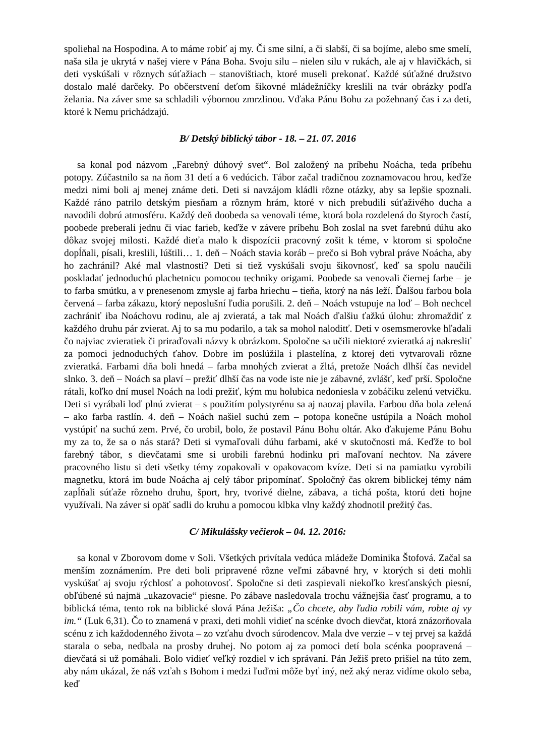spoliehal na Hospodina. A to máme robiť aj my. Či sme silní, a či slabší, či sa bojíme, alebo sme smelí, naša sila je ukrytá v našej viere v Pána Boha. Svoju silu – nielen silu v rukách, ale aj v hlavičkách, si deti vyskúšali v rôznych súťažiach – stanovištiach, ktoré museli prekonať. Každé súťažné družstvo dostalo malé darčeky. Po občerstvení deťom šikovné mládežníčky kreslili na tvár obrázky podľa želania. Na záver sme sa schladili výbornou zmrzlinou. Vďaka Pánu Bohu za požehnaný čas i za deti, ktoré k Nemu prichádzajú.
B/ Detský biblický tábor - 18. – 21. 07. 2016
sa konal pod názvom „Farebný dúhový svet“. Bol založený na príbehu Noácha, teda príbehu potopy. Zúčastnilo sa na ňom 31 detí a 6 vedúcich. Tábor začal tradičnou zoznamovacou hrou, keďže medzi nimi boli aj menej známe deti. Deti si navzájom kládli rôzne otázky, aby sa lepšie spoznali. Každé ráno patrilo detským piesňam a rôznym hrám, ktoré v nich prebudili súťaživého ducha a navodili dobrú atmosféru. Každý deň doobeda sa venovali téme, ktorá bola rozdelená do štyroch častí, poobede preberali jednu či viac farieb, keďže v závere príbehu Boh zoslal na svet farebnú dúhu ako dôkaz svojej milosti. Každé dieťa malo k dispozícii pracovný zošit k téme, v ktorom si spoločne dopĺňali, písali, kreslili, lúštili… 1. deň – Noách stavia koráb – prečo si Boh vybral práve Noácha, aby ho zachránil? Aké mal vlastnosti? Deti si tiež vyskúšali svoju šikovnosť, keď sa spolu naučili poskladať jednoduchú plachetnicu pomocou techniky origami. Poobede sa venovali čiernej farbe – je to farba smútku, a v prenesenom zmysle aj farba hriechu – tieňa, ktorý na nás leží. Ďalšou farbou bola červená – farba zákazu, ktorý neposlušní ľudia porušili. 2. deň – Noách vstupuje na loď – Boh nechcel zachrániť iba Noáchovu rodinu, ale aj zvieratá, a tak mal Noách ďalšiu ťažkú úlohu: zhromaždiť z každého druhu pár zvierat. Aj to sa mu podarilo, a tak sa mohol naloditť. Deti v osemsmerovke hľadali čo najviac zvieratiek či priraďovali názvy k obrázkom. Spoločne sa učili niektoré zvieratká aj nakresliť za pomoci jednoduchých ťahov. Dobre im poslúžila i plastelína, z ktorej deti vytvarovali rôzne zvieratká. Farbami dňa boli hnedá – farba mnohých zvierat a žltá, pretože Noách dlhší čas nevidel slnko. 3. deň – Noách sa plaví – prežiť dlhší čas na vode iste nie je zábavné, zvlášť, keď prší. Spoločne rátali, koľko dní musel Noách na lodi prežiť, kým mu holubica nedoniesla v zobáčiku zelenú vetvičku. Deti si vyrábali loď plnú zvierat – s použitím polystyrénu sa aj naozaj plavila. Farbou dňa bola zelená – ako farba rastlín. 4. deň – Noách našiel suchú zem – potopa konečne ustúpila a Noách mohol vystúpiť na suchú zem. Prvé, čo urobil, bolo, že postavil Pánu Bohu oltár. Ako ďakujeme Pánu Bohu my za to, že sa o nás stará? Deti si vymaľovali dúhu farbami, aké v skutočnosti má. Keďže to bol farebný tábor, s dievčatami sme si urobili farebnú hodinku pri maľovaní nechtov. Na závere pracovného listu si deti všetky témy zopakovali v opakovacom kvíze. Deti si na pamiatku vyrobili magnetku, ktorá im bude Noácha aj celý tábor pripomínať. Spoločný čas okrem biblickej témy nám zapĺňali súťaže rôzneho druhu, šport, hry, tvorivé dielne, zábava, a tichá pošta, ktorú deti hojne využívali. Na záver si opäť sadli do kruhu a pomocou klbka vlny každý zhodnotil prežitý čas.
C/ Mikulášsky večierok – 04. 12. 2016:
sa konal v Zborovom dome v Soli. Všetkých privítala vedúca mládeže Dominika Štofová. Začal sa menším zoznámením. Pre deti boli pripravené rôzne veľmi zábavné hry, v ktorých si deti mohli vyskúšať aj svoju rýchlosť a pohotovosť. Spoločne si deti zaspievali niekoľko kresťanských piesní, obľúbené sú najmä „ukazovacie“ piesne. Po zábave nasledovala trochu vážnejšia časť programu, a to biblická téma, tento rok na biblické slová Pána Ježiša: „Čo chcete, aby ľudia robili vám, robte aj vy im.“ (Luk 6,31). Čo to znamená v praxi, deti mohli vidieť na scénke dvoch dievčat, ktorá znázorňovala scénu z ich každodenného života – zo vzťahu dvoch súrodencov. Mala dve verzie – v tej prvej sa každá starala o seba, nedbala na prosby druhej. No potom aj za pomoci detí bola scénka poopravená – dievčatá si už pomáhali. Bolo vidieť veľký rozdiel v ich správaní. Pán Ježiš preto prišiel na túto zem, aby nám ukázal, že náš vzťah s Bohom i medzi ľuďmi môže byť iný, než aký neraz vidíme okolo seba, keď